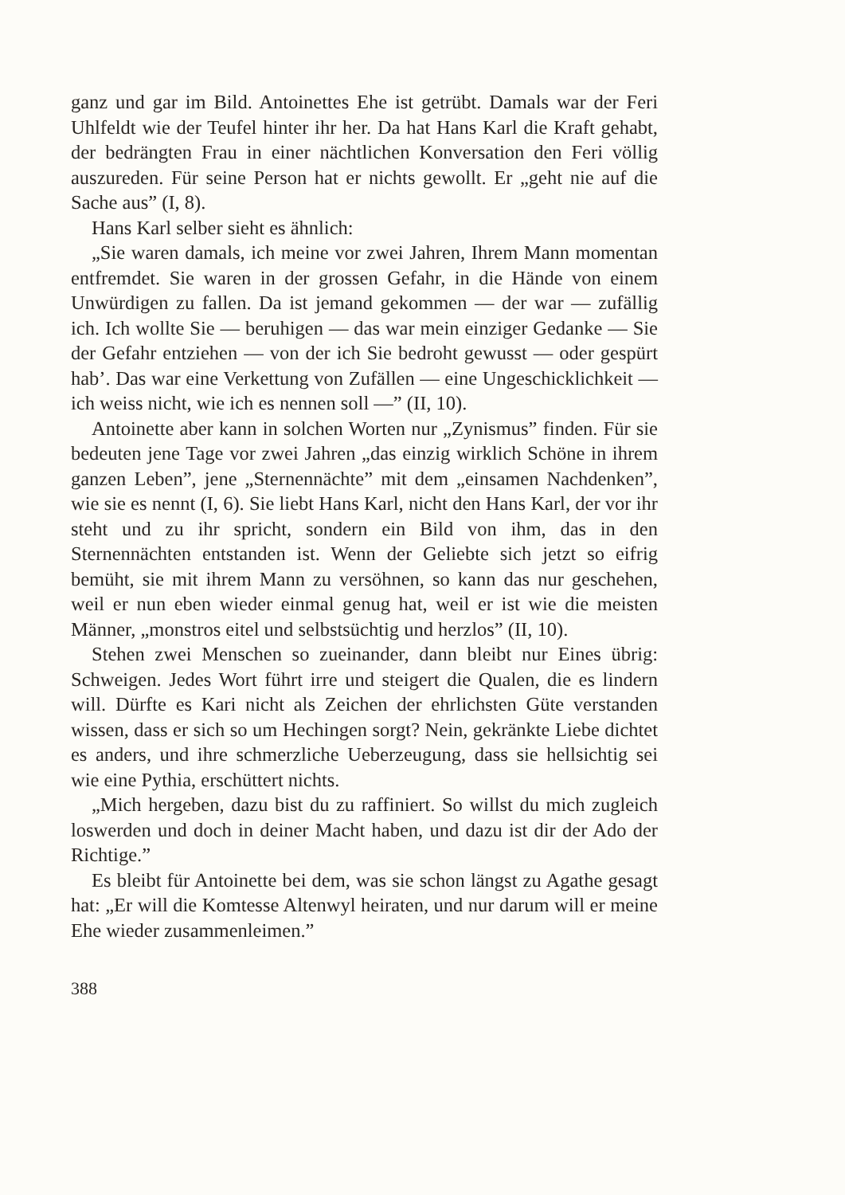ganz und gar im Bild. Antoinettes Ehe ist getrübt. Damals war der Feri Uhlfeldt wie der Teufel hinter ihr her. Da hat Hans Karl die Kraft gehabt, der bedrängten Frau in einer nächtlichen Konversation den Feri völlig auszureden. Für seine Person hat er nichts gewollt. Er „geht nie auf die Sache aus” (I, 8).
Hans Karl selber sieht es ähnlich:
„Sie waren damals, ich meine vor zwei Jahren, Ihrem Mann momentan entfremdet. Sie waren in der grossen Gefahr, in die Hände von einem Unwürdigen zu fallen. Da ist jemand gekommen — der war — zufällig ich. Ich wollte Sie — beruhigen — das war mein einziger Gedanke — Sie der Gefahr entziehen — von der ich Sie bedroht gewusst — oder gespürt hab’. Das war eine Verkettung von Zufällen — eine Ungeschicklichkeit — ich weiss nicht, wie ich es nennen soll —” (II, 10).
Antoinette aber kann in solchen Worten nur „Zynismus” finden. Für sie bedeuten jene Tage vor zwei Jahren „das einzig wirklich Schöne in ihrem ganzen Leben”, jene „Sternennächte” mit dem „einsamen Nachdenken”, wie sie es nennt (I, 6). Sie liebt Hans Karl, nicht den Hans Karl, der vor ihr steht und zu ihr spricht, sondern ein Bild von ihm, das in den Sternennächten entstanden ist. Wenn der Geliebte sich jetzt so eifrig bemüht, sie mit ihrem Mann zu versöhnen, so kann das nur geschehen, weil er nun eben wieder einmal genug hat, weil er ist wie die meisten Männer, „monstros eitel und selbstsüchtig und herzlos” (II, 10).
Stehen zwei Menschen so zueinander, dann bleibt nur Eines übrig: Schweigen. Jedes Wort führt irre und steigert die Qualen, die es lindern will. Dürfte es Kari nicht als Zeichen der ehrlichsten Güte verstanden wissen, dass er sich so um Hechingen sorgt? Nein, gekränkte Liebe dichtet es anders, und ihre schmerzliche Ueberzeugung, dass sie hellsichtig sei wie eine Pythia, erschüttert nichts.
„Mich hergeben, dazu bist du zu raffiniert. So willst du mich zugleich loswerden und doch in deiner Macht haben, und dazu ist dir der Ado der Richtige.”
Es bleibt für Antoinette bei dem, was sie schon längst zu Agathe gesagt hat: „Er will die Komtesse Altenwyl heiraten, und nur darum will er meine Ehe wieder zusammenleimen.”
388